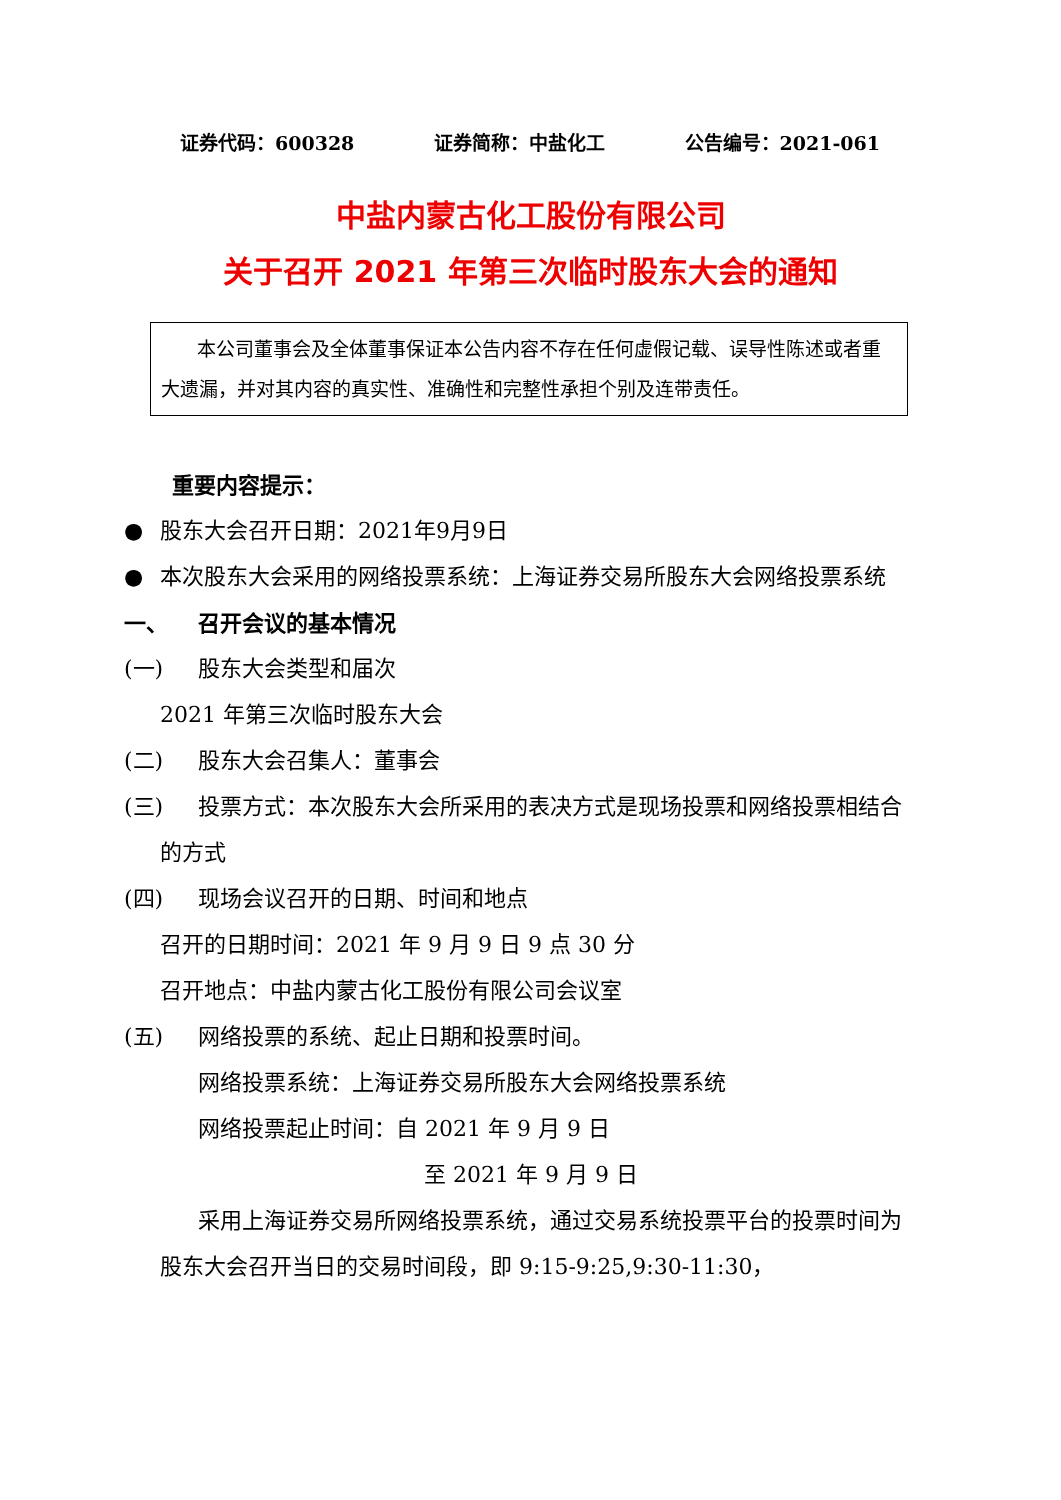证券代码：600328 证券简称：中盐化工 公告编号：2021-061
中盐内蒙古化工股份有限公司
关于召开 2021 年第三次临时股东大会的通知
本公司董事会及全体董事保证本公告内容不存在任何虚假记载、误导性陈述或者重大遗漏，并对其内容的真实性、准确性和完整性承担个别及连带责任。
重要内容提示：
● 股东大会召开日期：2021年9月9日
● 本次股东大会采用的网络投票系统：上海证券交易所股东大会网络投票系统
一、 召开会议的基本情况
(一) 股东大会类型和届次
2021 年第三次临时股东大会
(二) 股东大会召集人：董事会
(三) 投票方式：本次股东大会所采用的表决方式是现场投票和网络投票相结合的方式
(四) 现场会议召开的日期、时间和地点
召开的日期时间：2021 年 9 月 9 日 9 点 30 分
召开地点：中盐内蒙古化工股份有限公司会议室
(五) 网络投票的系统、起止日期和投票时间。
网络投票系统：上海证券交易所股东大会网络投票系统
网络投票起止时间：自 2021 年 9 月 9 日
至 2021 年 9 月 9 日
采用上海证券交易所网络投票系统，通过交易系统投票平台的投票时间为股东大会召开当日的交易时间段，即 9:15-9:25,9:30-11:30，